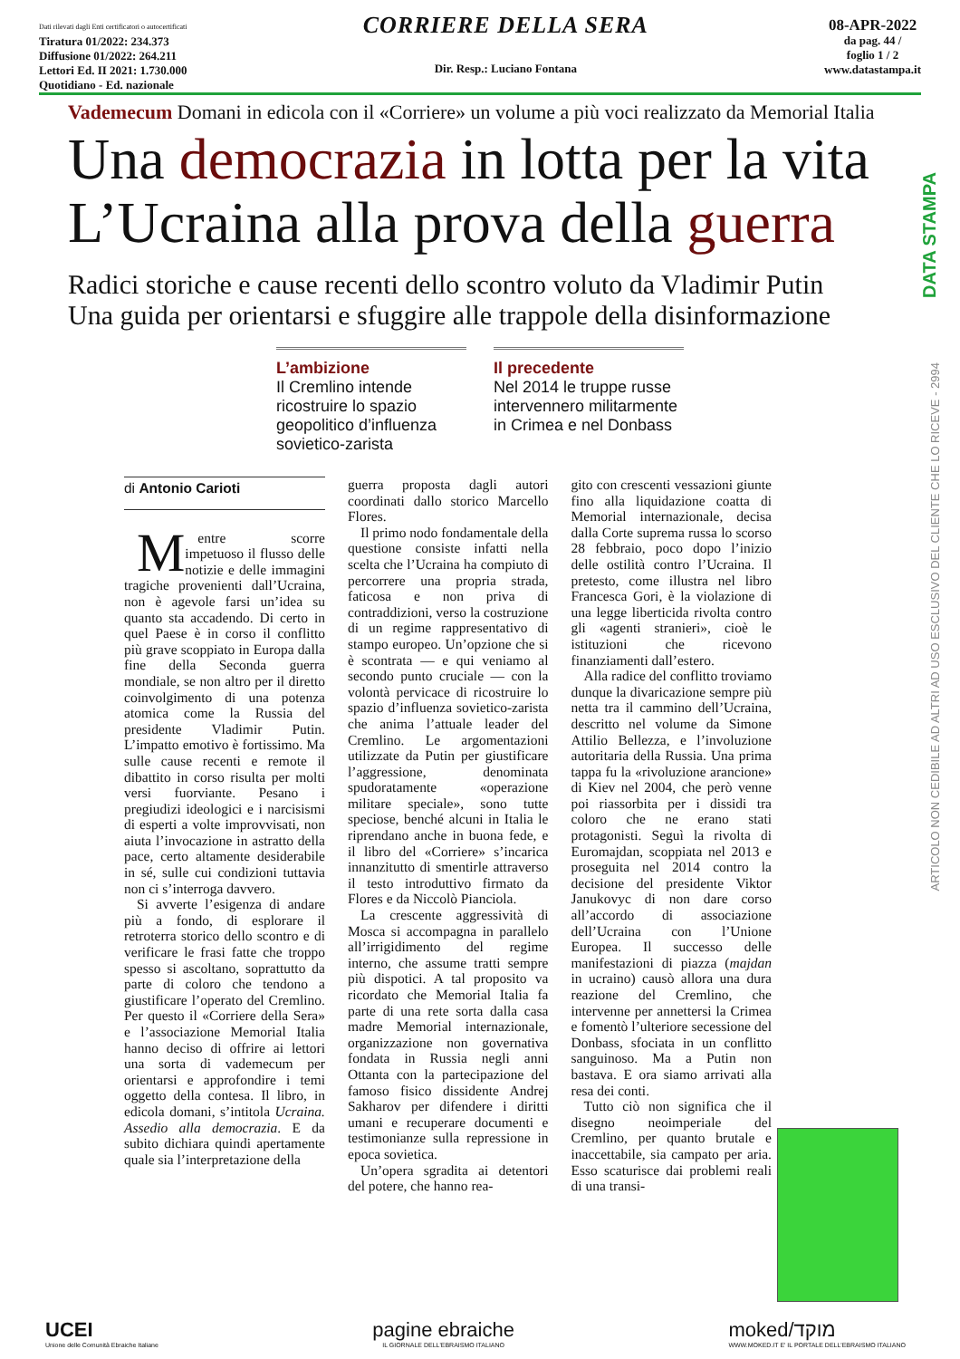Dati rilevati dagli Enti certificatori o autocertificati
Tiratura 01/2022: 234.373
Diffusione 01/2022: 264.211
Lettori Ed. II 2021: 1.730.000
Quotidiano - Ed. nazionale
CORRIERE DELLA SERA
Dir. Resp.: Luciano Fontana
08-APR-2022
da pag. 44 /
foglio 1 / 2
www.datastampa.it
Vademecum Domani in edicola con il «Corriere» un volume a più voci realizzato da Memorial Italia
Una democrazia in lotta per la vita
L’Ucraina alla prova della guerra
Radici storiche e cause recenti dello scontro voluto da Vladimir Putin
Una guida per orientarsi e sfuggire alle trappole della disinformazione
L’ambizione
Il Cremlino intende ricostruire lo spazio geopolitico d’influenza sovietico-zarista
Il precedente
Nel 2014 le truppe russe intervennero militarmente in Crimea e nel Donbass
di Antonio Carioti
Mentre scorre impetuoso il flusso delle notizie e delle immagini tragiche provenienti dall’Ucraina, non è agevole farsi un’idea su quanto sta accadendo. Di certo in quel Paese è in corso il conflitto più grave scoppiato in Europa dalla fine della Seconda guerra mondiale, se non altro per il diretto coinvolgimento di una potenza atomica come la Russia del presidente Vladimir Putin. L’impatto emotivo è fortissimo. Ma sulle cause recenti e remote il dibattito in corso risulta per molti versi fuorviante. Pesano i pregiudizi ideologici e i narcisismi di esperti a volte improvvisati, non aiuta l’invocazione in astratto della pace, certo altamente desiderabile in sé, sulle cui condizioni tuttavia non ci s’interroga davvero.
Si avverte l’esigenza di andare più a fondo, di esplorare il retroterra storico dello scontro e di verificare le frasi fatte che troppo spesso si ascoltano, soprattutto da parte di coloro che tendono a giustificare l’operato del Cremlino. Per questo il «Corriere della Sera» e l’associazione Memorial Italia hanno deciso di offrire ai lettori una sorta di vademecum per orientarsi e approfondire i temi oggetto della contesa. Il libro, in edicola domani, s’intitola Ucraina. Assedio alla democrazia. E da subito dichiara quindi apertamente quale sia l’interpretazione della
guerra proposta dagli autori coordinati dallo storico Marcello Flores.
Il primo nodo fondamentale della questione consiste infatti nella scelta che l’Ucraina ha compiuto di percorrere una propria strada, faticosa e non priva di contraddizioni, verso la costruzione di un regime rappresentativo di stampo europeo. Un’opzione che si è scontrata — e qui veniamo al secondo punto cruciale — con la volontà pervicace di ricostruire lo spazio d’influenza sovietico-zarista che anima l’attuale leader del Cremlino. Le argomentazioni utilizzate da Putin per giustificare l’aggressione, denominata spudoratamente «operazione militare speciale», sono tutte speciose, benché alcuni in Italia le riprendano anche in buona fede, e il libro del «Corriere» s’incarica innanzitutto di smentirle attraverso il testo introduttivo firmato da Flores e da Niccolò Pianciola.
La crescente aggressività di Mosca si accompagna in parallelo all’irrigidimento del regime interno, che assume tratti sempre più dispotici. A tal proposito va ricordato che Memorial Italia fa parte di una rete sorta dalla casa madre Memorial internazionale, organizzazione non governativa fondata in Russia negli anni Ottanta con la partecipazione del famoso fisico dissidente Andrej Sakharov per difendere i diritti umani e recuperare documenti e testimonianze sulla repressione in epoca sovietica.
Un’opera sgradita ai detentori del potere, che hanno rea-
gito con crescenti vessazioni giunte fino alla liquidazione coatta di Memorial internazionale, decisa dalla Corte suprema russa lo scorso 28 febbraio, poco dopo l’inizio delle ostilità contro l’Ucraina. Il pretesto, come illustra nel libro Francesca Gori, è la violazione di una legge liberticida rivolta contro gli «agenti stranieri», cioè le istituzioni che ricevono finanziamenti dall’estero.
Alla radice del conflitto troviamo dunque la divaricazione sempre più netta tra il cammino dell’Ucraina, descritto nel volume da Simone Attilio Bellezza, e l’involuzione autoritaria della Russia. Una prima tappa fu la «rivoluzione arancione» di Kiev nel 2004, che però venne poi riassorbita per i dissidi tra coloro che ne erano stati protagonisti. Seguì la rivolta di Euromajdan, scoppiata nel 2013 e proseguita nel 2014 contro la decisione del presidente Viktor Janukovyc di non dare corso all’accordo di associazione dell’Ucraina con l’Unione Europea. Il successo delle manifestazioni di piazza (majdan in ucraino) causò allora una dura reazione del Cremlino, che intervenne per annettersi la Crimea e fomentò l’ulteriore secessione del Donbass, sfociata in un conflitto sanguinoso. Ma a Putin non bastava. E ora siamo arrivati alla resa dei conti.
Tutto ciò non significa che il disegno neoimperiale del Cremlino, per quanto brutale e inaccettabile, sia campato per aria. Esso scaturisce dai problemi reali di una transi-
DATA STAMPA
ARTICOLO NON CEDIBILE AD ALTRI AD USO ESCLUSIVO DEL CLIENTE CHE LO RICEVE - 2994
UCEI
Unione delle Comunità Ebraiche Italiane
pagine ebraiche
IL GIORNALE DELL'EBRAISMO ITALIANO
moked/מוקד
WWW.MOKED.IT E' IL PORTALE DELL'EBRAISMO ITALIANO